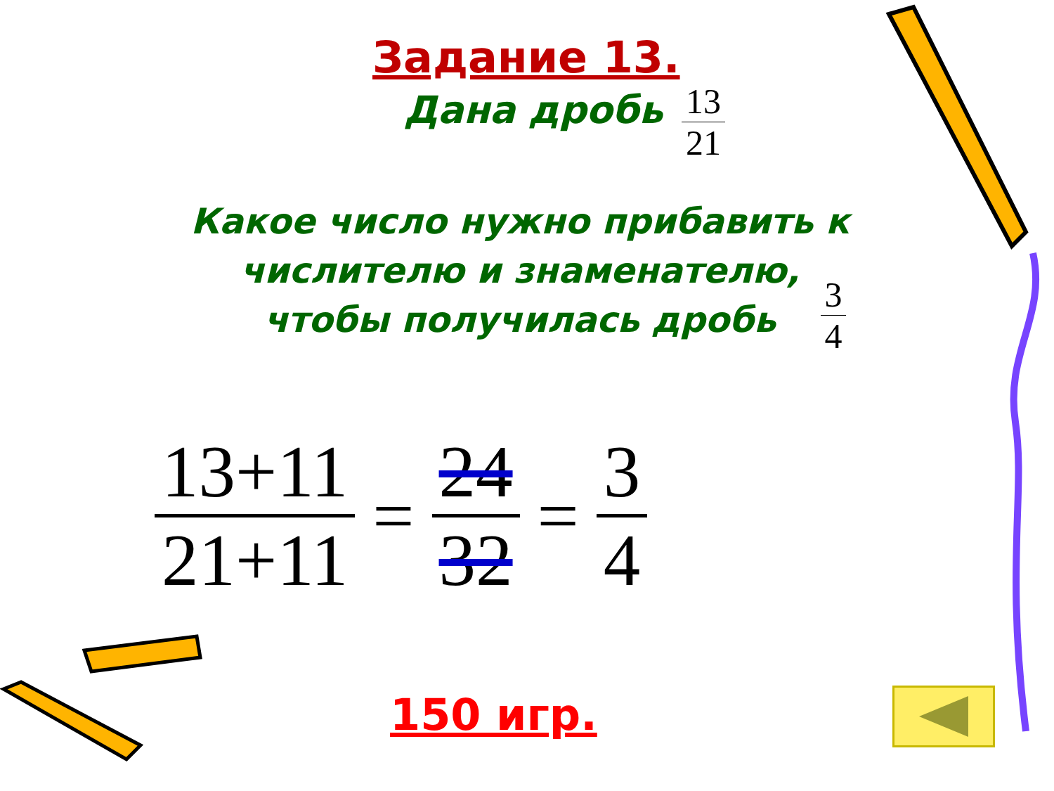Задание 13.
Дана дробь
13
21
Какое число нужно прибавить к числителю и знаменателю, чтобы получилась дробь
3
4
13+11
21+11
=
24
32
=
3
4
150 игр.